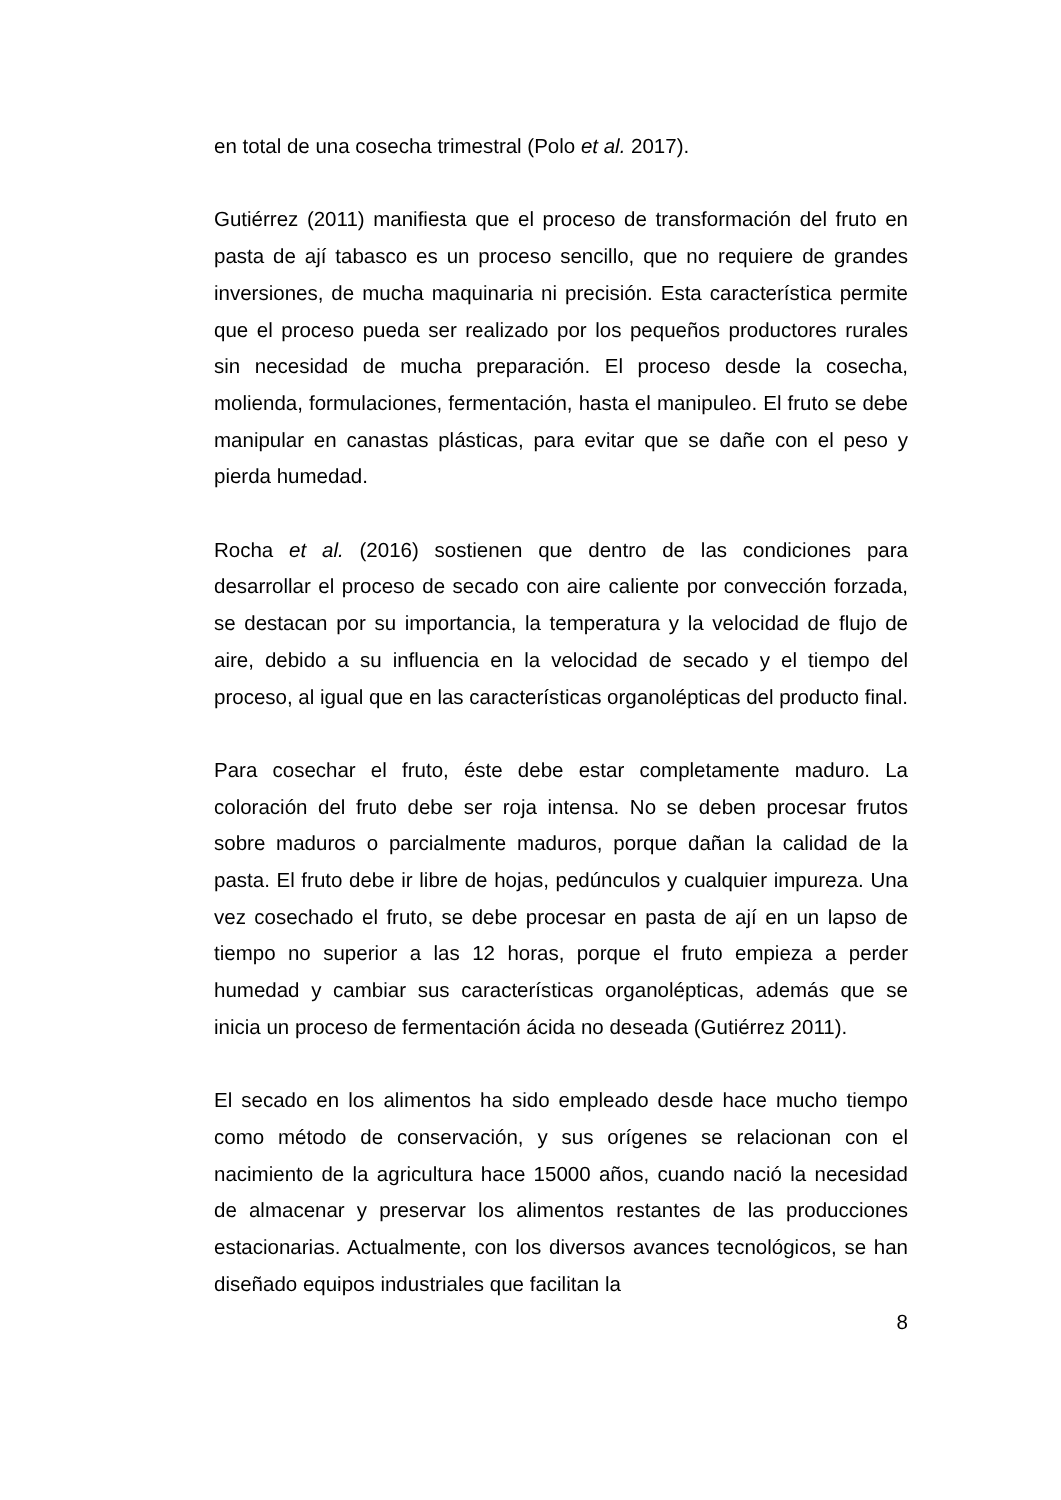en total de una cosecha trimestral (Polo et al. 2017).
Gutiérrez (2011) manifiesta que el proceso de transformación del fruto en pasta de ají tabasco es un proceso sencillo, que no requiere de grandes inversiones, de mucha maquinaria ni precisión. Esta característica permite que el proceso pueda ser realizado por los pequeños productores rurales sin necesidad de mucha preparación. El proceso desde la cosecha, molienda, formulaciones, fermentación, hasta el manipuleo. El fruto se debe manipular en canastas plásticas, para evitar que se dañe con el peso y pierda humedad.
Rocha et al. (2016) sostienen que dentro de las condiciones para desarrollar el proceso de secado con aire caliente por convección forzada, se destacan por su importancia, la temperatura y la velocidad de flujo de aire, debido a su influencia en la velocidad de secado y el tiempo del proceso, al igual que en las características organolépticas del producto final.
Para cosechar el fruto, éste debe estar completamente maduro. La coloración del fruto debe ser roja intensa. No se deben procesar frutos sobre maduros o parcialmente maduros, porque dañan la calidad de la pasta. El fruto debe ir libre de hojas, pedúnculos y cualquier impureza. Una vez cosechado el fruto, se debe procesar en pasta de ají en un lapso de tiempo no superior a las 12 horas, porque el fruto empieza a perder humedad y cambiar sus características organolépticas, además que se inicia un proceso de fermentación ácida no deseada (Gutiérrez 2011).
El secado en los alimentos ha sido empleado desde hace mucho tiempo como método de conservación, y sus orígenes se relacionan con el nacimiento de la agricultura hace 15000 años, cuando nació la necesidad de almacenar y preservar los alimentos restantes de las producciones estacionarias. Actualmente, con los diversos avances tecnológicos, se han diseñado equipos industriales que facilitan la
8